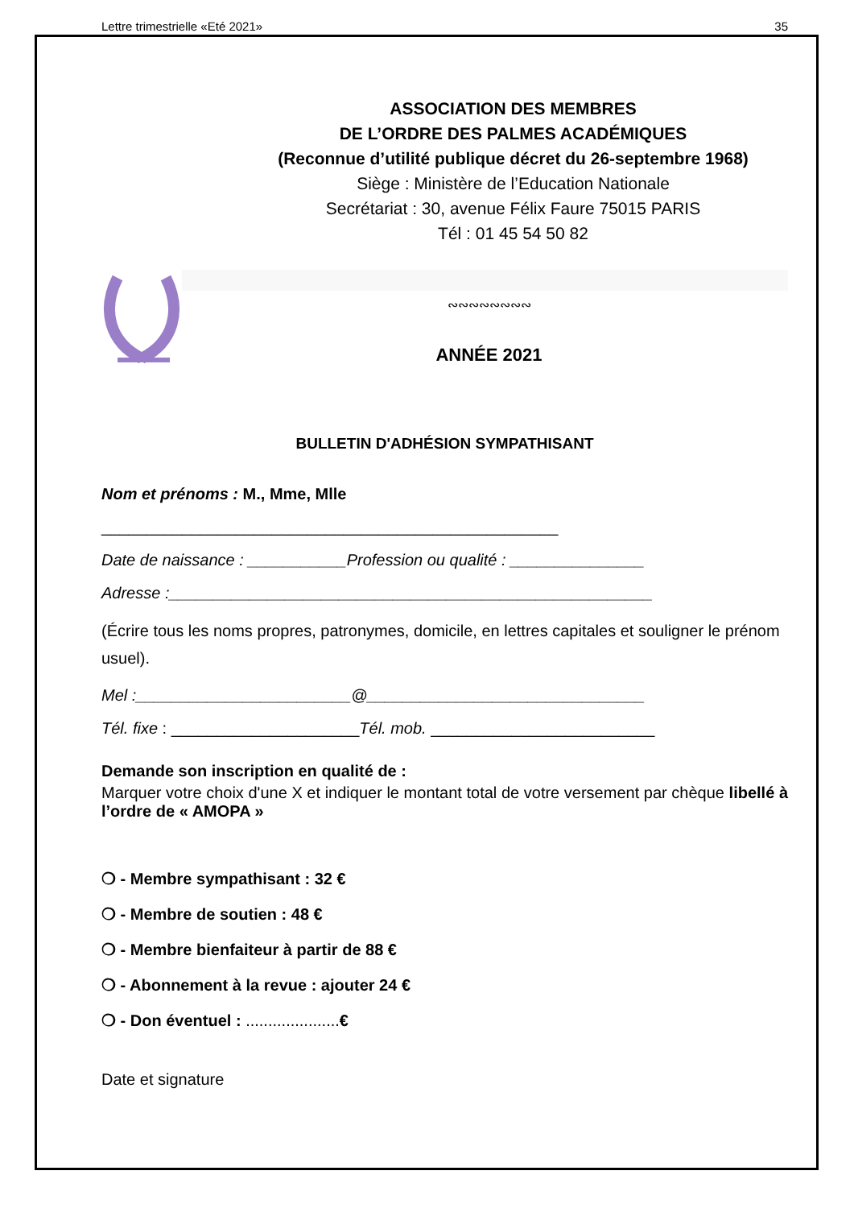Lettre trimestrielle «Eté 2021» 35
ASSOCIATION DES MEMBRES
DE L’ORDRE DES PALMES ACADÉMIQUES
(Reconnue d’utilité publique décret du 26-septembre 1968)
Siège : Ministère de l’Education Nationale
Secrétariat : 30, avenue Félix Faure 75015 PARIS
Tél : 01 45 54 50 82
∾∾∾∾∾∾∾∾
ANNÉE 2021
BULLETIN D'ADHÉSION SYMPATHISANT
Nom et prénoms : M., Mme, Mlle
___________________________________________________
Date de naissance : ___________Profession ou qualité : _______________
Adresse :______________________________________________________
(Écrire tous les noms propres, patronymes, domicile, en lettres capitales et souligner le prénom usuel).
Mel :________________________@_______________________________
Tél. fixe : _____________________Tél. mob. _________________________
Demande son inscription en qualité de :
Marquer votre choix d'une X et indiquer le montant total de votre versement par chèque libellé à l’ordre de « AMOPA »
❍ - Membre sympathisant : 32 €
❍ - Membre de soutien : 48 €
❍ - Membre bienfaiteur à partir de 88 €
❍ - Abonnement à la revue : ajouter 24 €
❍ - Don éventuel : .....................€
Date et signature